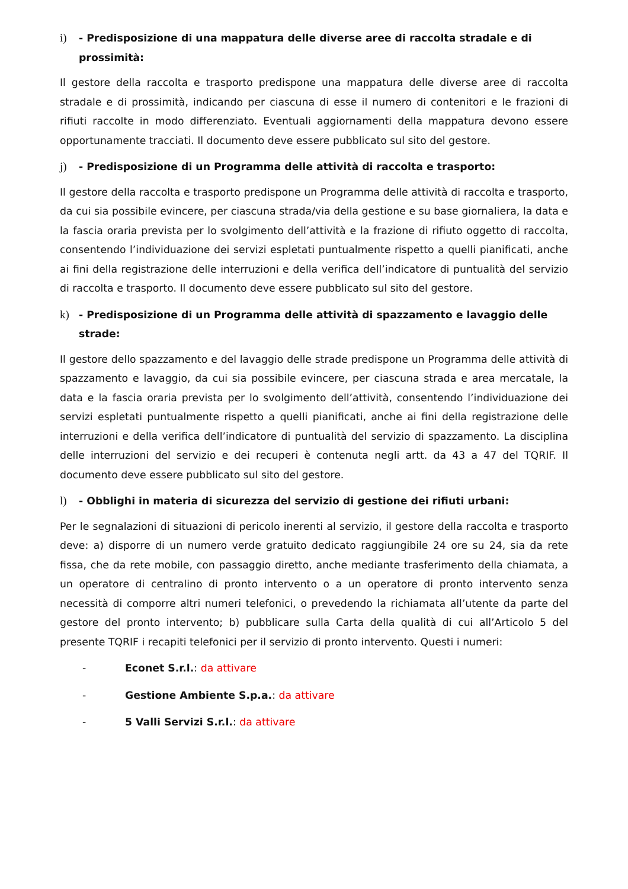i) - Predisposizione di una mappatura delle diverse aree di raccolta stradale e di prossimità:
Il gestore della raccolta e trasporto predispone una mappatura delle diverse aree di raccolta stradale e di prossimità, indicando per ciascuna di esse il numero di contenitori e le frazioni di rifiuti raccolte in modo differenziato. Eventuali aggiornamenti della mappatura devono essere opportunamente tracciati. Il documento deve essere pubblicato sul sito del gestore.
j) - Predisposizione di un Programma delle attività di raccolta e trasporto:
Il gestore della raccolta e trasporto predispone un Programma delle attività di raccolta e trasporto, da cui sia possibile evincere, per ciascuna strada/via della gestione e su base giornaliera, la data e la fascia oraria prevista per lo svolgimento dell’attività e la frazione di rifiuto oggetto di raccolta, consentendo l’individuazione dei servizi espletati puntualmente rispetto a quelli pianificati, anche ai fini della registrazione delle interruzioni e della verifica dell’indicatore di puntualità del servizio di raccolta e trasporto. Il documento deve essere pubblicato sul sito del gestore.
k) - Predisposizione di un Programma delle attività di spazzamento e lavaggio delle strade:
Il gestore dello spazzamento e del lavaggio delle strade predispone un Programma delle attività di spazzamento e lavaggio, da cui sia possibile evincere, per ciascuna strada e area mercatale, la data e la fascia oraria prevista per lo svolgimento dell’attività, consentendo l’individuazione dei servizi espletati puntualmente rispetto a quelli pianificati, anche ai fini della registrazione delle interruzioni e della verifica dell’indicatore di puntualità del servizio di spazzamento. La disciplina delle interruzioni del servizio e dei recuperi è contenuta negli artt. da 43 a 47 del TQRIF. Il documento deve essere pubblicato sul sito del gestore.
l) - Obblighi in materia di sicurezza del servizio di gestione dei rifiuti urbani:
Per le segnalazioni di situazioni di pericolo inerenti al servizio, il gestore della raccolta e trasporto deve: a) disporre di un numero verde gratuito dedicato raggiungibile 24 ore su 24, sia da rete fissa, che da rete mobile, con passaggio diretto, anche mediante trasferimento della chiamata, a un operatore di centralino di pronto intervento o a un operatore di pronto intervento senza necessità di comporre altri numeri telefonici, o prevedendo la richiamata all’utente da parte del gestore del pronto intervento; b) pubblicare sulla Carta della qualità di cui all’Articolo 5 del presente TQRIF i recapiti telefonici per il servizio di pronto intervento. Questi i numeri:
- Econet S.r.l.: da attivare
- Gestione Ambiente S.p.a.: da attivare
- 5 Valli Servizi S.r.l.: da attivare